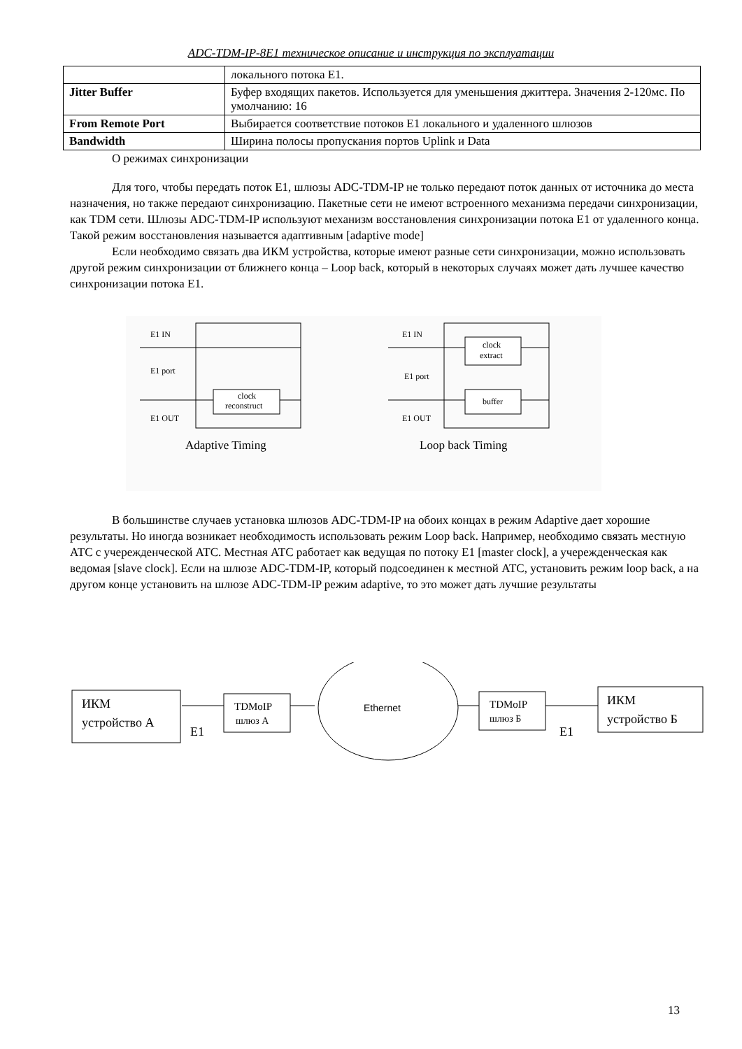ADC-TDM-IP-8E1 техническое описание и инструкция по эксплуатации
| | локального потока Е1. |
| Jitter Buffer | Буфер входящих пакетов. Используется для уменьшения джиттера. Значения 2-120мс. По умолчанию: 16 |
| From Remote Port | Выбирается соответствие потоков Е1 локального и удаленного шлюзов |
| Bandwidth | Ширина полосы пропускания портов Uplink и Data |
О режимах синхронизации
Для того, чтобы передать поток Е1, шлюзы ADC-TDM-IP не только передают поток данных от источника до места назначения, но также передают синхронизацию. Пакетные сети не имеют встроенного механизма передачи синхронизации, как TDM сети. Шлюзы ADC-TDM-IP используют механизм восстановления синхронизации потока Е1 от удаленного конца. Такой режим восстановления называется адаптивным [adaptive mode]
Если необходимо связать два ИКМ устройства, которые имеют разные сети синхронизации, можно использовать другой режим синхронизации от ближнего конца – Loop back, который в некоторых случаях может дать лучшее качество синхронизации потока Е1.
E1 IN
E1 port
E1 OUT
clock
reconstruct
Adaptive Timing
E1 IN
E1 port
E1 OUT
clock
extract
buffer
Loop back Timing
В большинстве случаев установка шлюзов ADC-TDM-IP на обоих концах в режим Adaptive дает хорошие результаты. Но иногда возникает необходимость использовать режим Loop back. Например, необходимо связать местную АТС с учережденческой АТС. Местная АТС работает как ведущая по потоку Е1 [master clock], а учережденческая как ведомая [slave clock]. Если на шлюзе ADC-TDM-IP, который подсоединен к местной АТС, установить режим loop back, а на другом конце установить на шлюзе ADC-TDM-IP режим adaptive, то это может дать лучшие результаты
ИКМ
устройство А
E1
TDMoIP
шлюз А
Ethernet
TDMoIP
шлюз Б
E1
ИКМ
устройство Б
13